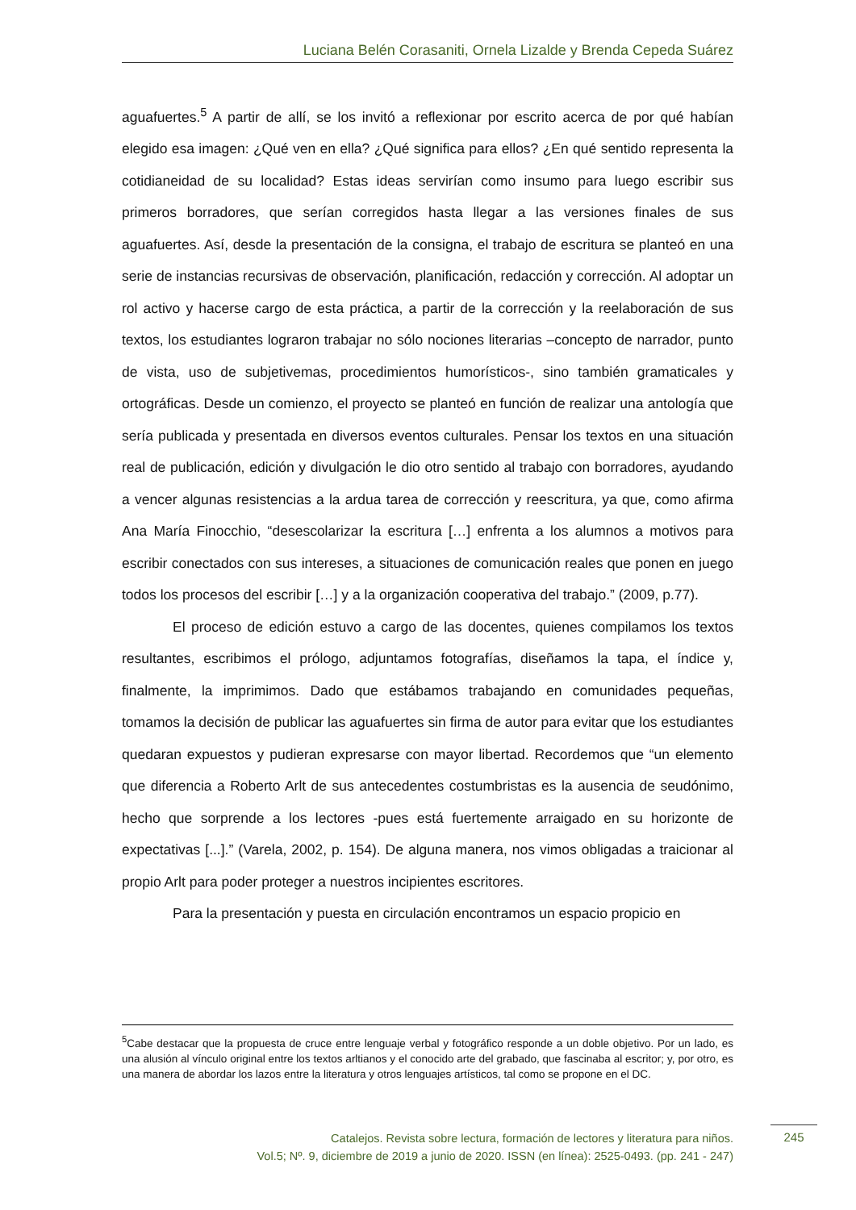Luciana Belén Corasaniti, Ornela Lizalde y Brenda Cepeda Suárez
aguafuertes.<sup>5</sup> A partir de allí, se los invitó a reflexionar por escrito acerca de por qué habían elegido esa imagen: ¿Qué ven en ella? ¿Qué significa para ellos? ¿En qué sentido representa la cotidianeidad de su localidad? Estas ideas servirían como insumo para luego escribir sus primeros borradores, que serían corregidos hasta llegar a las versiones finales de sus aguafuertes. Así, desde la presentación de la consigna, el trabajo de escritura se planteó en una serie de instancias recursivas de observación, planificación, redacción y corrección. Al adoptar un rol activo y hacerse cargo de esta práctica, a partir de la corrección y la reelaboración de sus textos, los estudiantes lograron trabajar no sólo nociones literarias –concepto de narrador, punto de vista, uso de subjetivemas, procedimientos humorísticos-, sino también gramaticales y ortográficas. Desde un comienzo, el proyecto se planteó en función de realizar una antología que sería publicada y presentada en diversos eventos culturales. Pensar los textos en una situación real de publicación, edición y divulgación le dio otro sentido al trabajo con borradores, ayudando a vencer algunas resistencias a la ardua tarea de corrección y reescritura, ya que, como afirma Ana María Finocchio, “desescolarizar la escritura […] enfrenta a los alumnos a motivos para escribir conectados con sus intereses, a situaciones de comunicación reales que ponen en juego todos los procesos del escribir […] y a la organización cooperativa del trabajo.” (2009, p.77).
El proceso de edición estuvo a cargo de las docentes, quienes compilamos los textos resultantes, escribimos el prólogo, adjuntamos fotografías, diseñamos la tapa, el índice y, finalmente, la imprimimos. Dado que estábamos trabajando en comunidades pequeñas, tomamos la decisión de publicar las aguafuertes sin firma de autor para evitar que los estudiantes quedaran expuestos y pudieran expresarse con mayor libertad. Recordemos que “un elemento que diferencia a Roberto Arlt de sus antecedentes costumbristas es la ausencia de seudónimo, hecho que sorprende a los lectores -pues está fuertemente arraigado en su horizonte de expectativas [...].” (Varela, 2002, p. 154). De alguna manera, nos vimos obligadas a traicionar al propio Arlt para poder proteger a nuestros incipientes escritores.
Para la presentación y puesta en circulación encontramos un espacio propicio en
<sup>5</sup> Cabe destacar que la propuesta de cruce entre lenguaje verbal y fotográfico responde a un doble objetivo. Por un lado, es una alusión al vínculo original entre los textos arltianos y el conocido arte del grabado, que fascinaba al escritor; y, por otro, es una manera de abordar los lazos entre la literatura y otros lenguajes artísticos, tal como se propone en el DC.
Catalejos. Revista sobre lectura, formación de lectores y literatura para niños.
Vol.5; Nº. 9, diciembre de 2019 a junio de 2020. ISSN (en línea): 2525-0493. (pp. 241 - 247)
245